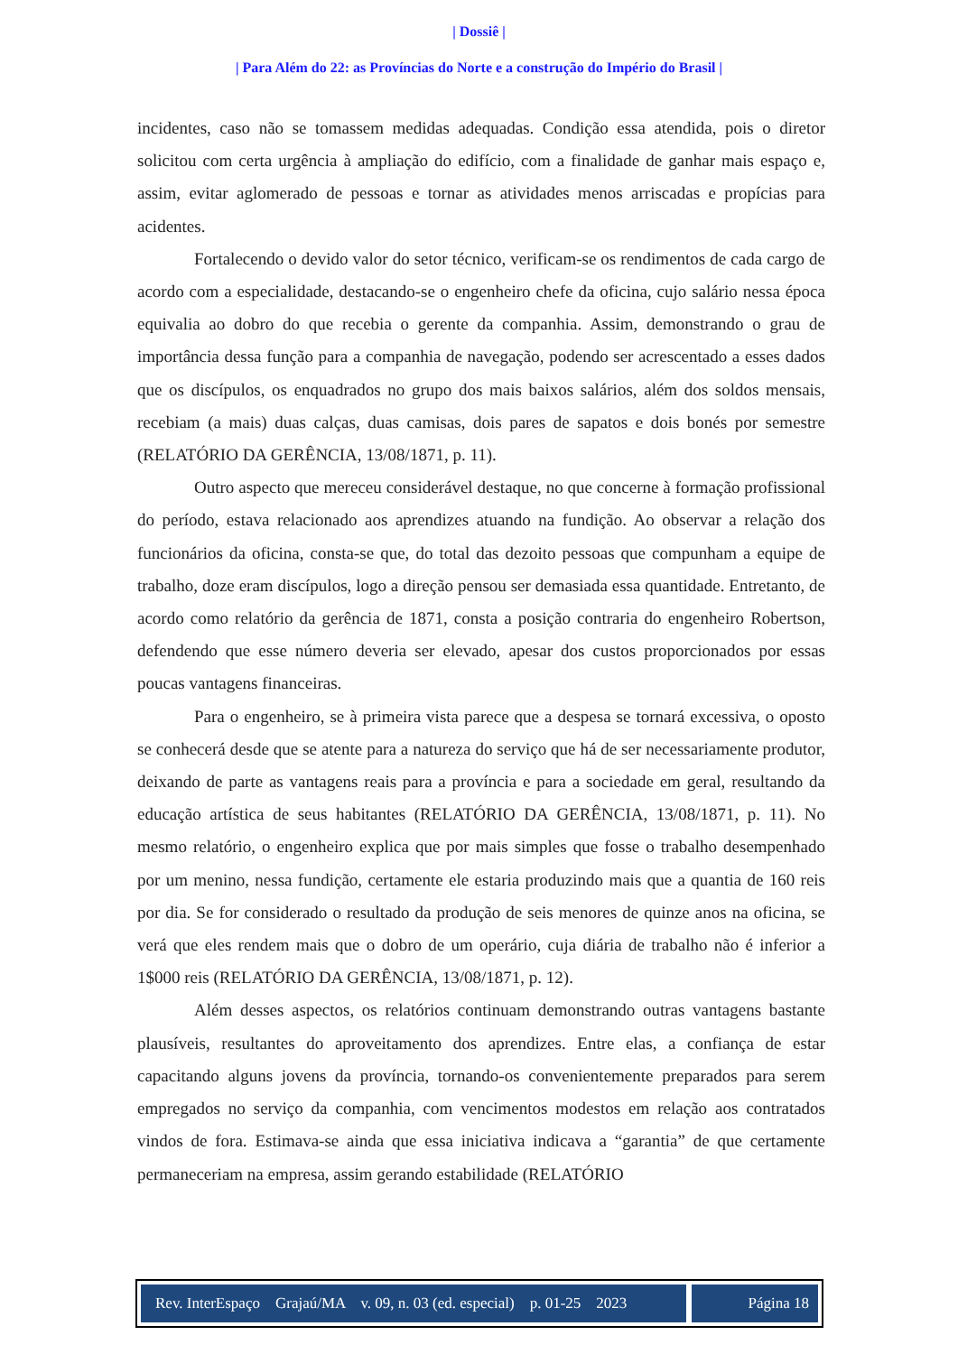| Dossiê |
| Para Além do 22: as Províncias do Norte e a construção do Império do Brasil |
incidentes, caso não se tomassem medidas adequadas. Condição essa atendida, pois o diretor solicitou com certa urgência à ampliação do edifício, com a finalidade de ganhar mais espaço e, assim, evitar aglomerado de pessoas e tornar as atividades menos arriscadas e propícias para acidentes.
Fortalecendo o devido valor do setor técnico, verificam-se os rendimentos de cada cargo de acordo com a especialidade, destacando-se o engenheiro chefe da oficina, cujo salário nessa época equivalia ao dobro do que recebia o gerente da companhia. Assim, demonstrando o grau de importância dessa função para a companhia de navegação, podendo ser acrescentado a esses dados que os discípulos, os enquadrados no grupo dos mais baixos salários, além dos soldos mensais, recebiam (a mais) duas calças, duas camisas, dois pares de sapatos e dois bonés por semestre (RELATÓRIO DA GERÊNCIA, 13/08/1871, p. 11).
Outro aspecto que mereceu considerável destaque, no que concerne à formação profissional do período, estava relacionado aos aprendizes atuando na fundição. Ao observar a relação dos funcionários da oficina, consta-se que, do total das dezoito pessoas que compunham a equipe de trabalho, doze eram discípulos, logo a direção pensou ser demasiada essa quantidade. Entretanto, de acordo como relatório da gerência de 1871, consta a posição contraria do engenheiro Robertson, defendendo que esse número deveria ser elevado, apesar dos custos proporcionados por essas poucas vantagens financeiras.
Para o engenheiro, se à primeira vista parece que a despesa se tornará excessiva, o oposto se conhecerá desde que se atente para a natureza do serviço que há de ser necessariamente produtor, deixando de parte as vantagens reais para a província e para a sociedade em geral, resultando da educação artística de seus habitantes (RELATÓRIO DA GERÊNCIA, 13/08/1871, p. 11). No mesmo relatório, o engenheiro explica que por mais simples que fosse o trabalho desempenhado por um menino, nessa fundição, certamente ele estaria produzindo mais que a quantia de 160 reis por dia. Se for considerado o resultado da produção de seis menores de quinze anos na oficina, se verá que eles rendem mais que o dobro de um operário, cuja diária de trabalho não é inferior a 1$000 reis (RELATÓRIO DA GERÊNCIA, 13/08/1871, p. 12).
Além desses aspectos, os relatórios continuam demonstrando outras vantagens bastante plausíveis, resultantes do aproveitamento dos aprendizes. Entre elas, a confiança de estar capacitando alguns jovens da província, tornando-os convenientemente preparados para serem empregados no serviço da companhia, com vencimentos modestos em relação aos contratados vindos de fora. Estimava-se ainda que essa iniciativa indicava a “garantia” de que certamente permaneceriam na empresa, assim gerando estabilidade (RELATÓRIO
Rev. InterEspaço Grajaú/MA v. 09, n. 03 (ed. especial) p. 01-25 2023
Página 18